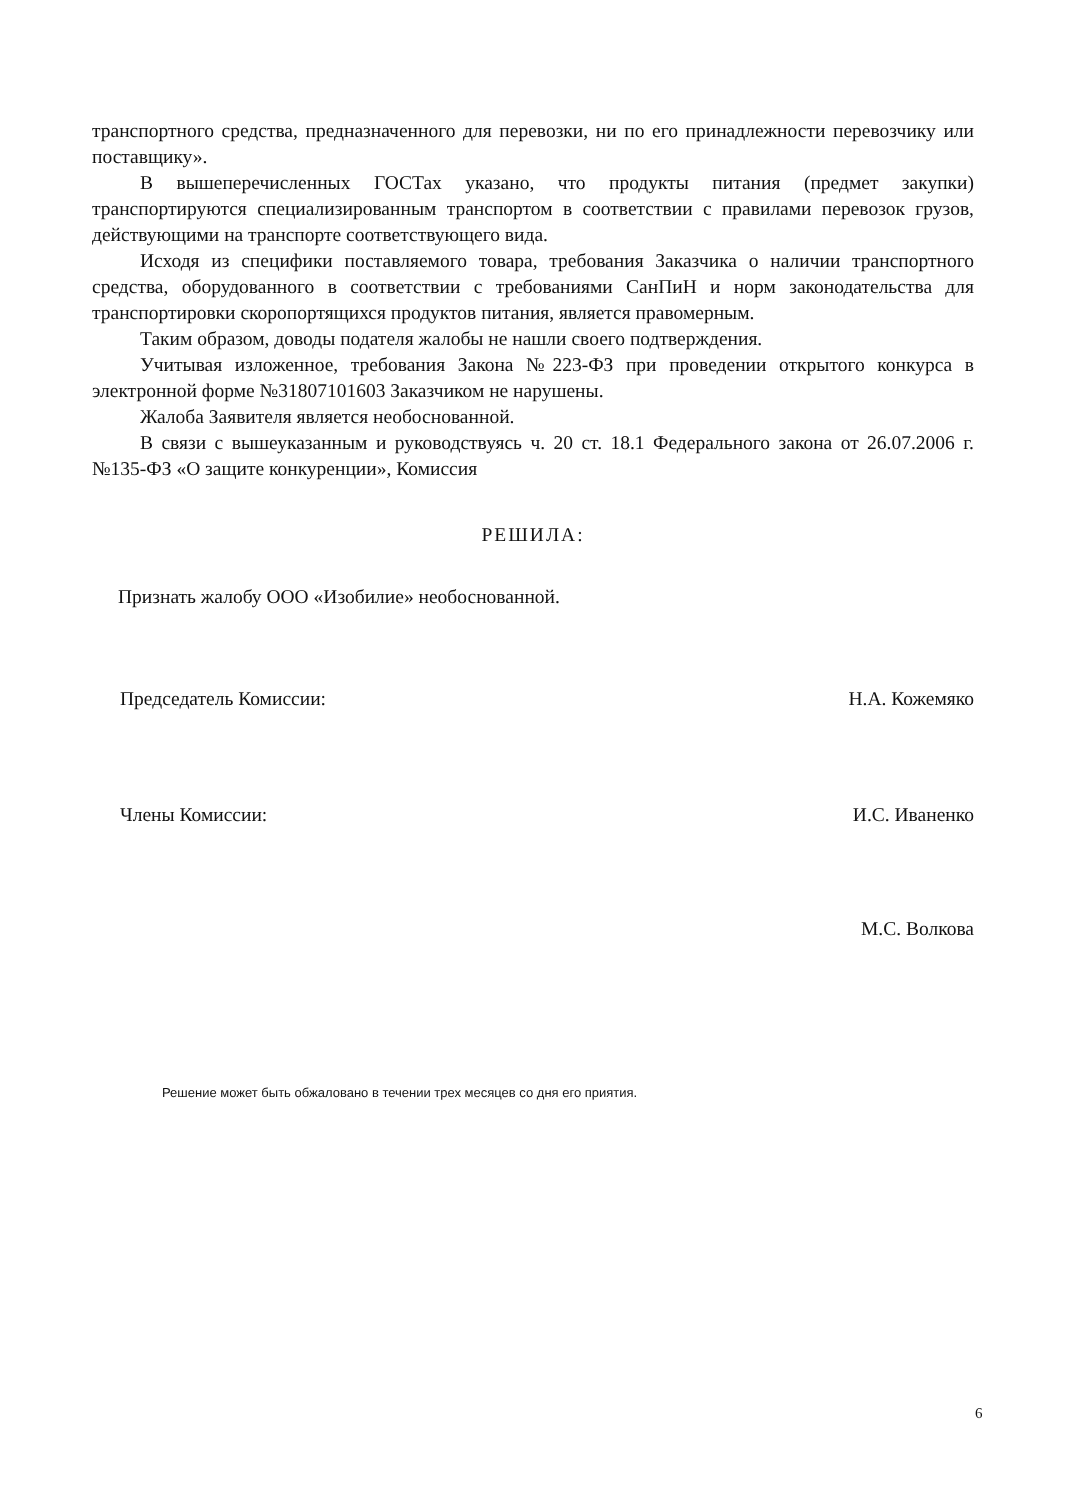транспортного средства, предназначенного для перевозки, ни по его принадлежности перевозчику или поставщику».
В вышеперечисленных ГОСТах указано, что продукты питания (предмет закупки) транспортируются специализированным транспортом в соответствии с правилами перевозок грузов, действующими на транспорте соответствующего вида.
Исходя из специфики поставляемого товара, требования Заказчика о наличии транспортного средства, оборудованного в соответствии с требованиями СанПиН и норм законодательства для транспортировки скоропортящихся продуктов питания, является правомерным.
Таким образом, доводы подателя жалобы не нашли своего подтверждения.
Учитывая изложенное, требования Закона №223-ФЗ при проведении открытого конкурса в электронной форме №31807101603 Заказчиком не нарушены.
Жалоба Заявителя является необоснованной.
В связи с вышеуказанным и руководствуясь ч. 20 ст. 18.1 Федерального закона от 26.07.2006 г. №135-ФЗ «О защите конкуренции», Комиссия
РЕШИЛА:
Признать жалобу ООО «Изобилие» необоснованной.
Председатель Комиссии: Н.А. Кожемяко
Члены Комиссии: И.С. Иваненко
М.С. Волкова
Решение может быть обжаловано в течении трех месяцев со дня его приятия.
6